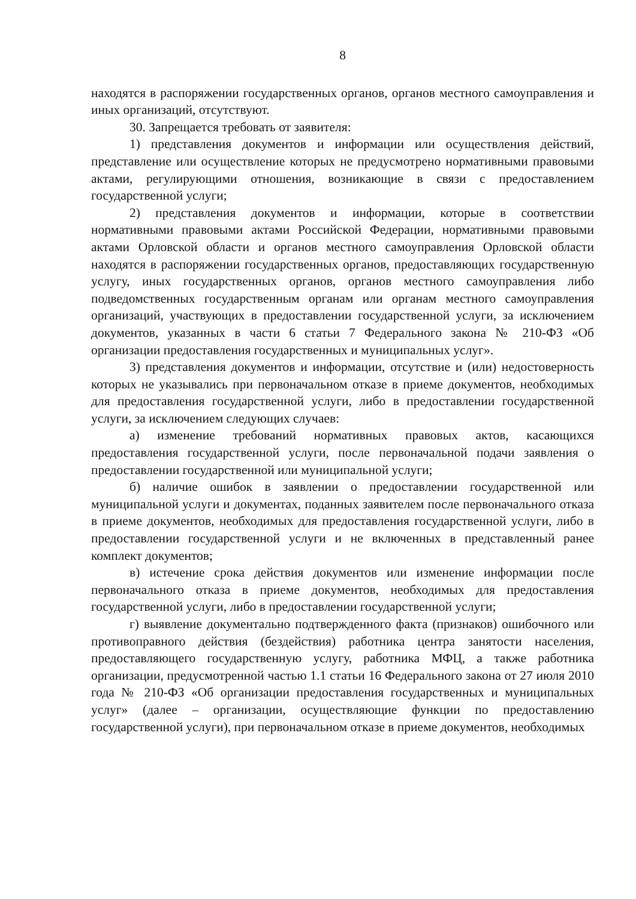8
находятся в распоряжении государственных органов, органов местного самоуправления и иных организаций, отсутствуют.
30. Запрещается требовать от заявителя:
1) представления документов и информации или осуществления действий, представление или осуществление которых не предусмотрено нормативными правовыми актами, регулирующими отношения, возникающие в связи с предоставлением государственной услуги;
2) представления документов и информации, которые в соответствии нормативными правовыми актами Российской Федерации, нормативными правовыми актами Орловской области и органов местного самоуправления Орловской области находятся в распоряжении государственных органов, предоставляющих государственную услугу, иных государственных органов, органов местного самоуправления либо подведомственных государственным органам или органам местного самоуправления организаций, участвующих в предоставлении государственной услуги, за исключением документов, указанных в части 6 статьи 7 Федерального закона № 210-ФЗ «Об организации предоставления государственных и муниципальных услуг».
3) представления документов и информации, отсутствие и (или) недостоверность которых не указывались при первоначальном отказе в приеме документов, необходимых для предоставления государственной услуги, либо в предоставлении государственной услуги, за исключением следующих случаев:
а) изменение требований нормативных правовых актов, касающихся предоставления государственной услуги, после первоначальной подачи заявления о предоставлении государственной или муниципальной услуги;
б) наличие ошибок в заявлении о предоставлении государственной или муниципальной услуги и документах, поданных заявителем после первоначального отказа в приеме документов, необходимых для предоставления государственной услуги, либо в предоставлении государственной услуги и не включенных в представленный ранее комплект документов;
в) истечение срока действия документов или изменение информации после первоначального отказа в приеме документов, необходимых для предоставления государственной услуги, либо в предоставлении государственной услуги;
г) выявление документально подтвержденного факта (признаков) ошибочного или противоправного действия (бездействия) работника центра занятости населения, предоставляющего государственную услугу, работника МФЦ, а также работника организации, предусмотренной частью 1.1 статьи 16 Федерального закона от 27 июля 2010 года № 210-ФЗ «Об организации предоставления государственных и муниципальных услуг» (далее – организации, осуществляющие функции по предоставлению государственной услуги), при первоначальном отказе в приеме документов, необходимых